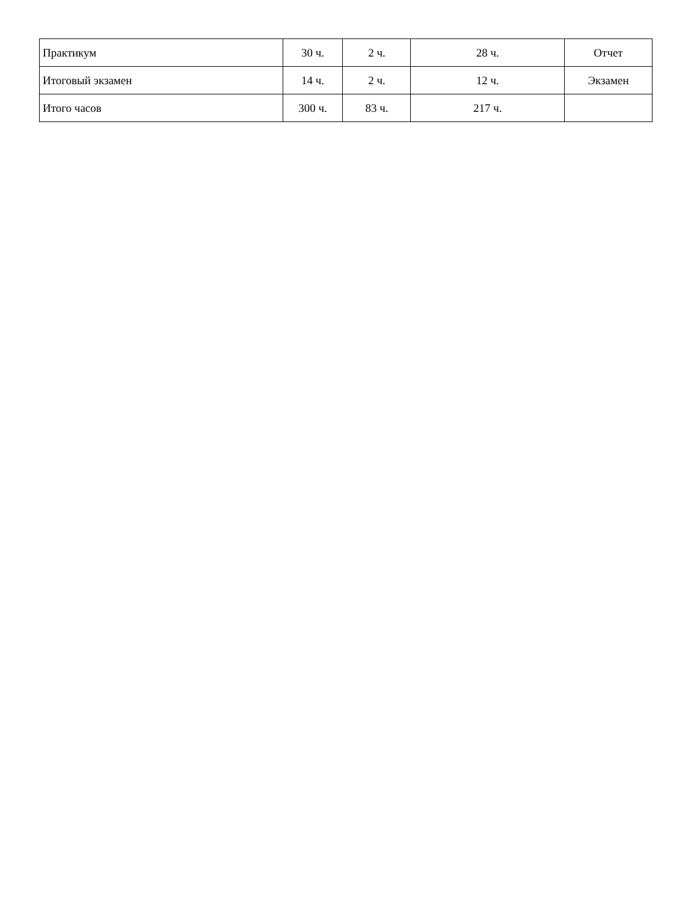| Практикум | 30 ч. | 2 ч. | 28 ч. | Отчет |
| Итоговый экзамен | 14 ч. | 2 ч. | 12 ч. | Экзамен |
| Итого часов | 300 ч. | 83 ч. | 217 ч. | |